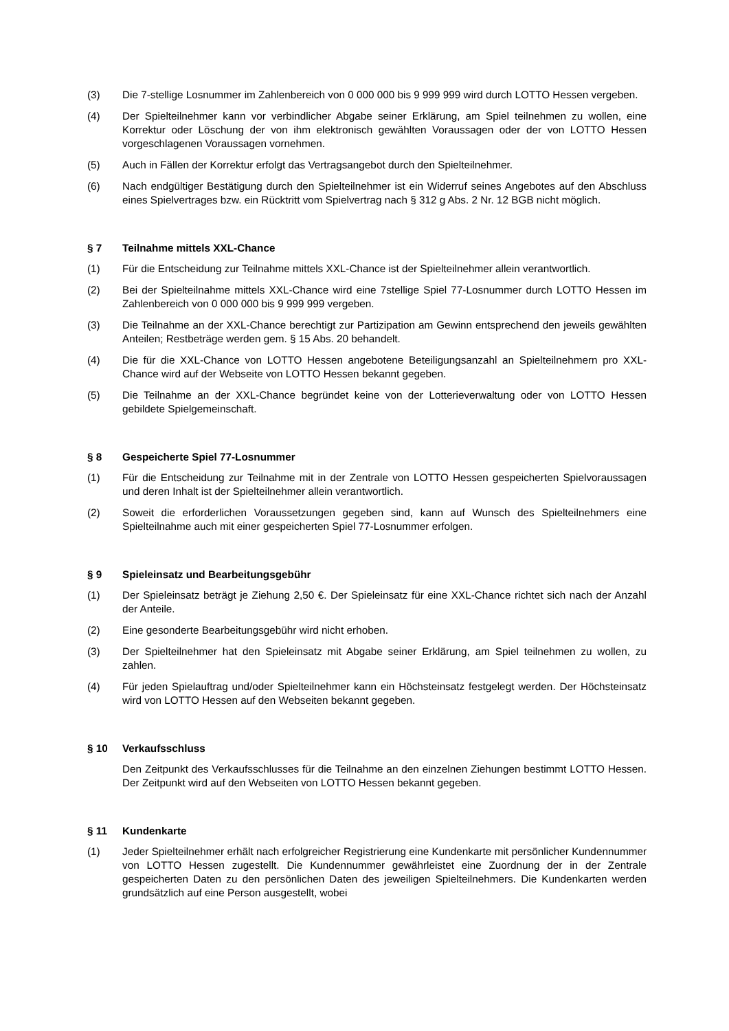(3) Die 7-stellige Losnummer im Zahlenbereich von 0 000 000 bis 9 999 999 wird durch LOTTO Hessen vergeben.
(4) Der Spielteilnehmer kann vor verbindlicher Abgabe seiner Erklärung, am Spiel teilnehmen zu wollen, eine Korrektur oder Löschung der von ihm elektronisch gewählten Voraussagen oder der von LOTTO Hessen vorgeschlagenen Voraussagen vornehmen.
(5) Auch in Fällen der Korrektur erfolgt das Vertragsangebot durch den Spielteilnehmer.
(6) Nach endgültiger Bestätigung durch den Spielteilnehmer ist ein Widerruf seines Angebotes auf den Abschluss eines Spielvertrages bzw. ein Rücktritt vom Spielvertrag nach § 312 g Abs. 2 Nr. 12 BGB nicht möglich.
§ 7 Teilnahme mittels XXL-Chance
(1) Für die Entscheidung zur Teilnahme mittels XXL-Chance ist der Spielteilnehmer allein verantwortlich.
(2) Bei der Spielteilnahme mittels XXL-Chance wird eine 7stellige Spiel 77-Losnummer durch LOTTO Hessen im Zahlenbereich von 0 000 000 bis 9 999 999 vergeben.
(3) Die Teilnahme an der XXL-Chance berechtigt zur Partizipation am Gewinn entsprechend den jeweils gewählten Anteilen; Restbeträge werden gem. § 15 Abs. 20 behandelt.
(4) Die für die XXL-Chance von LOTTO Hessen angebotene Beteiligungsanzahl an Spielteilnehmern pro XXL-Chance wird auf der Webseite von LOTTO Hessen bekannt gegeben.
(5) Die Teilnahme an der XXL-Chance begründet keine von der Lotterieverwaltung oder von LOTTO Hessen gebildete Spielgemeinschaft.
§ 8 Gespeicherte Spiel 77-Losnummer
(1) Für die Entscheidung zur Teilnahme mit in der Zentrale von LOTTO Hessen gespeicherten Spielvoraussagen und deren Inhalt ist der Spielteilnehmer allein verantwortlich.
(2) Soweit die erforderlichen Voraussetzungen gegeben sind, kann auf Wunsch des Spielteilnehmers eine Spielteilnahme auch mit einer gespeicherten Spiel 77-Losnummer erfolgen.
§ 9 Spieleinsatz und Bearbeitungsgebühr
(1) Der Spieleinsatz beträgt je Ziehung 2,50 €. Der Spieleinsatz für eine XXL-Chance richtet sich nach der Anzahl der Anteile.
(2) Eine gesonderte Bearbeitungsgebühr wird nicht erhoben.
(3) Der Spielteilnehmer hat den Spieleinsatz mit Abgabe seiner Erklärung, am Spiel teilnehmen zu wollen, zu zahlen.
(4) Für jeden Spielauftrag und/oder Spielteilnehmer kann ein Höchsteinsatz festgelegt werden. Der Höchsteinsatz wird von LOTTO Hessen auf den Webseiten bekannt gegeben.
§ 10 Verkaufsschluss
Den Zeitpunkt des Verkaufsschlusses für die Teilnahme an den einzelnen Ziehungen bestimmt LOTTO Hessen. Der Zeitpunkt wird auf den Webseiten von LOTTO Hessen bekannt gegeben.
§ 11 Kundenkarte
(1) Jeder Spielteilnehmer erhält nach erfolgreicher Registrierung eine Kundenkarte mit persönlicher Kundennummer von LOTTO Hessen zugestellt. Die Kundennummer gewährleistet eine Zuordnung der in der Zentrale gespeicherten Daten zu den persönlichen Daten des jeweiligen Spielteilnehmers. Die Kundenkarten werden grundsätzlich auf eine Person ausgestellt, wobei